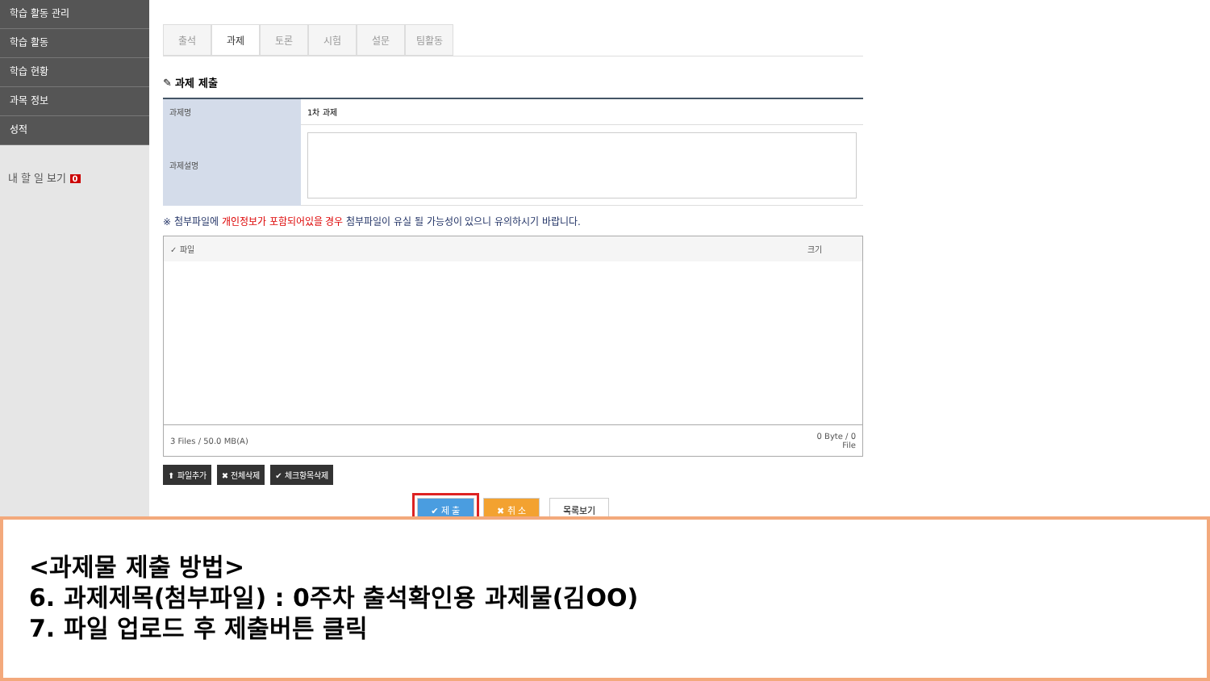학습 활동 관리
학습 활동
학습 현황
과목 정보
성적
내 할 일 보기 0
출석 과제 토론 시험 설문 팀활동
✎ 과제 제출
| 과제명 | 1차 과제 |
| 과제설명 | |
※ 첨부파일에 개인정보가 포함되어있을 경우 첨부파일이 유실 될 가능성이 있으니 유의하시기 바랍니다.
| ✓ 파일 | 크기 |
| --- | --- |
| 3 Files / 50.0 MB(A) | 0 Byte / 0 File |
⬆ 파일추가 ✖ 전체삭제 ✔ 체크항목삭제
✔ 제 출 ✖ 취 소 목록보기
<과제물 제출 방법>
6. 과제제목(첨부파일) : 0주차 출석확인용 과제물(김OO)
7. 파일 업로드 후 제출버튼 클릭